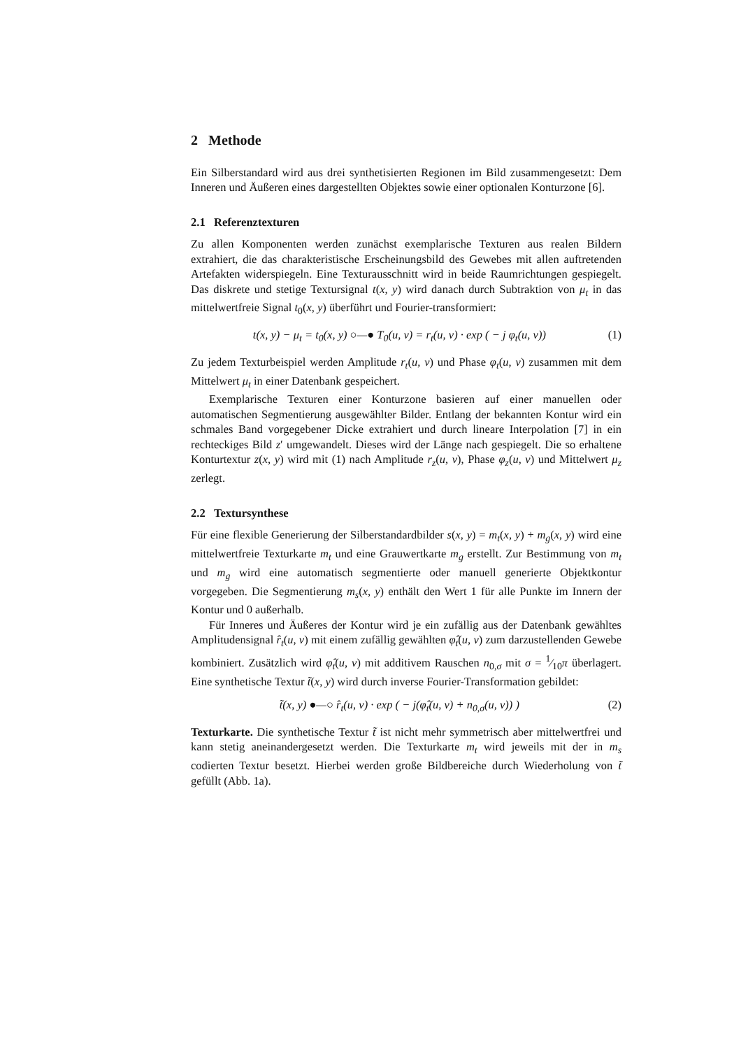2 Methode
Ein Silberstandard wird aus drei synthetisierten Regionen im Bild zusammengesetzt: Dem Inneren und Äußeren eines dargestellten Objektes sowie einer optionalen Konturzone [6].
2.1 Referenztexturen
Zu allen Komponenten werden zunächst exemplarische Texturen aus realen Bildern extrahiert, die das charakteristische Erscheinungsbild des Gewebes mit allen auftretenden Artefakten widerspiegeln. Eine Texturausschnitt wird in beide Raumrichtungen gespiegelt. Das diskrete und stetige Textursignal t(x, y) wird danach durch Subtraktion von μ<sub>t</sub> in das mittelwertfreie Signal t<sub>0</sub>(x, y) überführt und Fourier-transformiert:
t(x, y) − μ<sub>t</sub> = t<sub>0</sub>(x, y) ○—● T<sub>0</sub>(u, v) = r<sub>t</sub>(u, v) · exp ( − j φ<sub>t</sub>(u, v)) (1)
Zu jedem Texturbeispiel werden Amplitude r<sub>t</sub>(u, v) und Phase φ<sub>t</sub>(u, v) zusammen mit dem Mittelwert μ<sub>t</sub> in einer Datenbank gespeichert.
Exemplarische Texturen einer Konturzone basieren auf einer manuellen oder automatischen Segmentierung ausgewählter Bilder. Entlang der bekannten Kontur wird ein schmales Band vorgegebener Dicke extrahiert und durch lineare Interpolation [7] in ein rechteckiges Bild z′ umgewandelt. Dieses wird der Länge nach gespiegelt. Die so erhaltene Konturtextur z(x, y) wird mit (1) nach Amplitude r<sub>z</sub>(u, v), Phase φ<sub>z</sub>(u, v) und Mittelwert μ<sub>z</sub> zerlegt.
2.2 Textursynthese
Für eine flexible Generierung der Silberstandardbilder s(x, y) = m<sub>t</sub>(x, y) + m<sub>g</sub>(x, y) wird eine mittelwertfreie Texturkarte m<sub>t</sub> und eine Grauwertkarte m<sub>g</sub> erstellt. Zur Bestimmung von m<sub>t</sub> und m<sub>g</sub> wird eine automatisch segmentierte oder manuell generierte Objektkontur vorgegeben. Die Segmentierung m<sub>s</sub>(x, y) enthält den Wert 1 für alle Punkte im Innern der Kontur und 0 außerhalb.
Für Inneres und Äußeres der Kontur wird je ein zufällig aus der Datenbank gewähltes Amplitudensignal r̂<sub>t</sub>(u, v) mit einem zufällig gewählten φ̂<sub>t</sub>(u, v) zum darzustellenden Gewebe kombiniert. Zusätzlich wird φ̂<sub>t</sub>(u, v) mit additivem Rauschen n<sub>0,σ</sub> mit σ = 1⁄10π überlagert. Eine synthetische Textur t̃(x, y) wird durch inverse Fourier-Transformation gebildet:
t̃(x, y) ●—○ r̂<sub>t</sub>(u, v) · exp ( − j(φ̂<sub>t</sub>(u, v) + n<sub>0,σ</sub>(u, v)) ) (2)
Texturkarte. Die synthetische Textur t̃ ist nicht mehr symmetrisch aber mittelwertfrei und kann stetig aneinandergesetzt werden. Die Texturkarte m<sub>t</sub> wird jeweils mit der in m<sub>s</sub> codierten Textur besetzt. Hierbei werden große Bildbereiche durch Wiederholung von t̃ gefüllt (Abb. 1a).